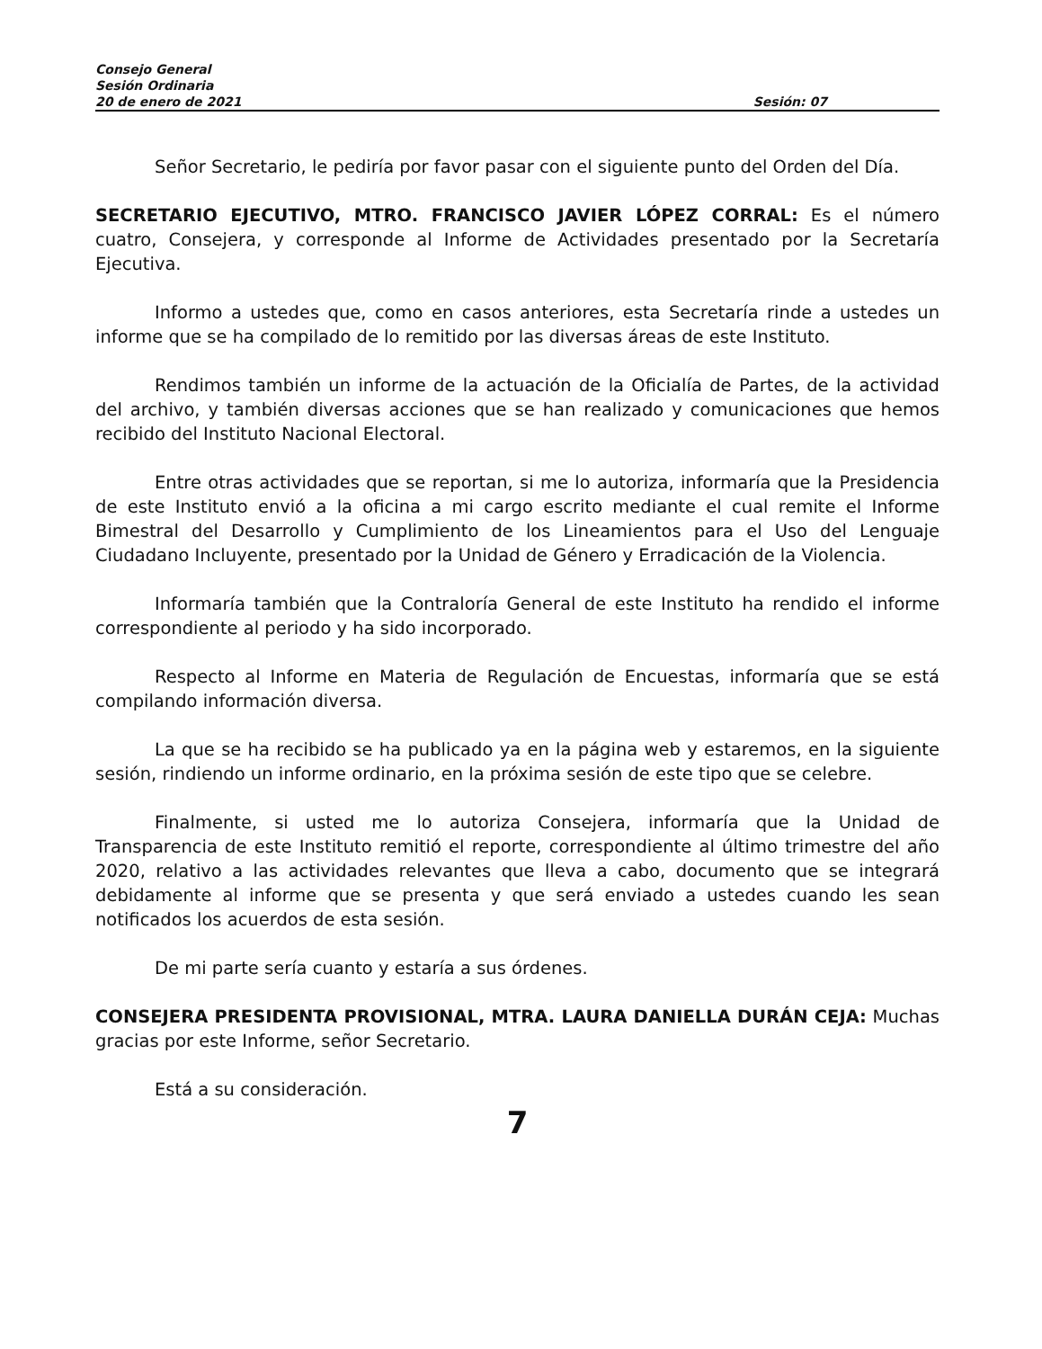Consejo General
Sesión Ordinaria
20 de enero de 2021 Sesión: 07
Señor Secretario, le pediría por favor pasar con el siguiente punto del Orden del Día.
SECRETARIO EJECUTIVO, MTRO. FRANCISCO JAVIER LÓPEZ CORRAL: Es el número cuatro, Consejera, y corresponde al Informe de Actividades presentado por la Secretaría Ejecutiva.
Informo a ustedes que, como en casos anteriores, esta Secretaría rinde a ustedes un informe que se ha compilado de lo remitido por las diversas áreas de este Instituto.
Rendimos también un informe de la actuación de la Oficialía de Partes, de la actividad del archivo, y también diversas acciones que se han realizado y comunicaciones que hemos recibido del Instituto Nacional Electoral.
Entre otras actividades que se reportan, si me lo autoriza, informaría que la Presidencia de este Instituto envió a la oficina a mi cargo escrito mediante el cual remite el Informe Bimestral del Desarrollo y Cumplimiento de los Lineamientos para el Uso del Lenguaje Ciudadano Incluyente, presentado por la Unidad de Género y Erradicación de la Violencia.
Informaría también que la Contraloría General de este Instituto ha rendido el informe correspondiente al periodo y ha sido incorporado.
Respecto al Informe en Materia de Regulación de Encuestas, informaría que se está compilando información diversa.
La que se ha recibido se ha publicado ya en la página web y estaremos, en la siguiente sesión, rindiendo un informe ordinario, en la próxima sesión de este tipo que se celebre.
Finalmente, si usted me lo autoriza Consejera, informaría que la Unidad de Transparencia de este Instituto remitió el reporte, correspondiente al último trimestre del año 2020, relativo a las actividades relevantes que lleva a cabo, documento que se integrará debidamente al informe que se presenta y que será enviado a ustedes cuando les sean notificados los acuerdos de esta sesión.
De mi parte sería cuanto y estaría a sus órdenes.
CONSEJERA PRESIDENTA PROVISIONAL, MTRA. LAURA DANIELLA DURÁN CEJA: Muchas gracias por este Informe, señor Secretario.
Está a su consideración.
7